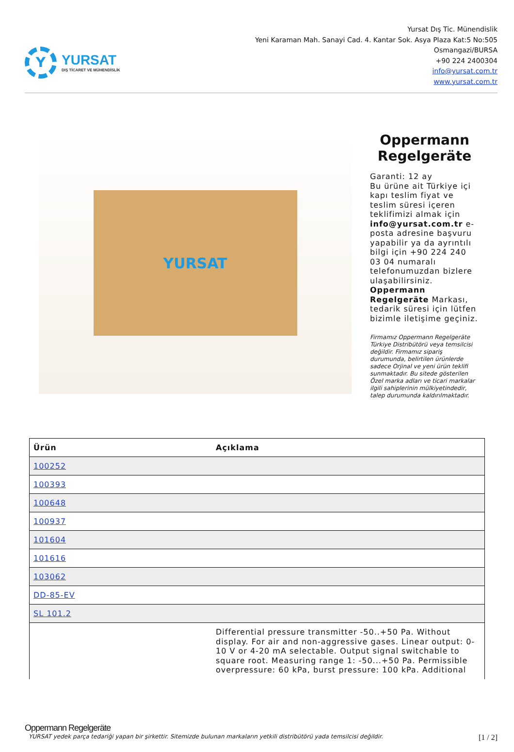Y
YURSAT
DIŞ TİCARET VE MÜHENDİSLİK
Yursat Dış Tic. Münendislik
Yeni Karaman Mah. Sanayi Cad. 4. Kantar Sok. Asya Plaza Kat:5 No:505
Osmangazi/BURSA
+90 224 2400304
info@yursat.com.tr
www.yursat.com.tr
YURSAT
Oppermann Regelgeräte
Garanti: 12 ay
Bu ürüne ait Türkiye içi kapı teslim fiyat ve teslim süresi içeren teklifimizi almak için info@yursat.com.tr e-posta adresine başvuru yapabilir ya da ayrıntılı bilgi için +90 224 240 03 04 numaralı telefonumuzdan bizlere ulaşabilirsiniz. Oppermann Regelgeräte Markası, tedarik süresi için lütfen bizimle iletişime geçiniz.
Firmamız Oppermann Regelgeräte Türkiye Distribütörü veya temsilcisi değildir. Firmamız sipariş durumunda, belirtilen ürünlerde sadece Orjinal ve yeni ürün teklifi sunmaktadır. Bu sitede gösterilen Özel marka adları ve ticari markalar ilgili sahiplerinin mülkiyetindedir, talep durumunda kaldırılmaktadır.
| Ürün | Açıklama |
| --- | --- |
| 100252 | |
| 100393 | |
| 100648 | |
| 100937 | |
| 101604 | |
| 101616 | |
| 103062 | |
| DD-85-EV | |
| SL 101.2 | |
| | Differential pressure transmitter -50..+50 Pa. Without display. For air and non-aggressive gases. Linear output: 0-10 V or 4-20 mA selectable. Output signal switchable to square root. Measuring range 1: -50...+50 Pa. Permissible overpressure: 60 kPa, burst pressure: 100 kPa. Additional |
Oppermann Regelgeräte
YURSAT yedek parça tedariği yapan bir şirkettir. Sitemizde bulunan markaların yetkili distribütörü yada temsilcisi değildir. [1 / 2]